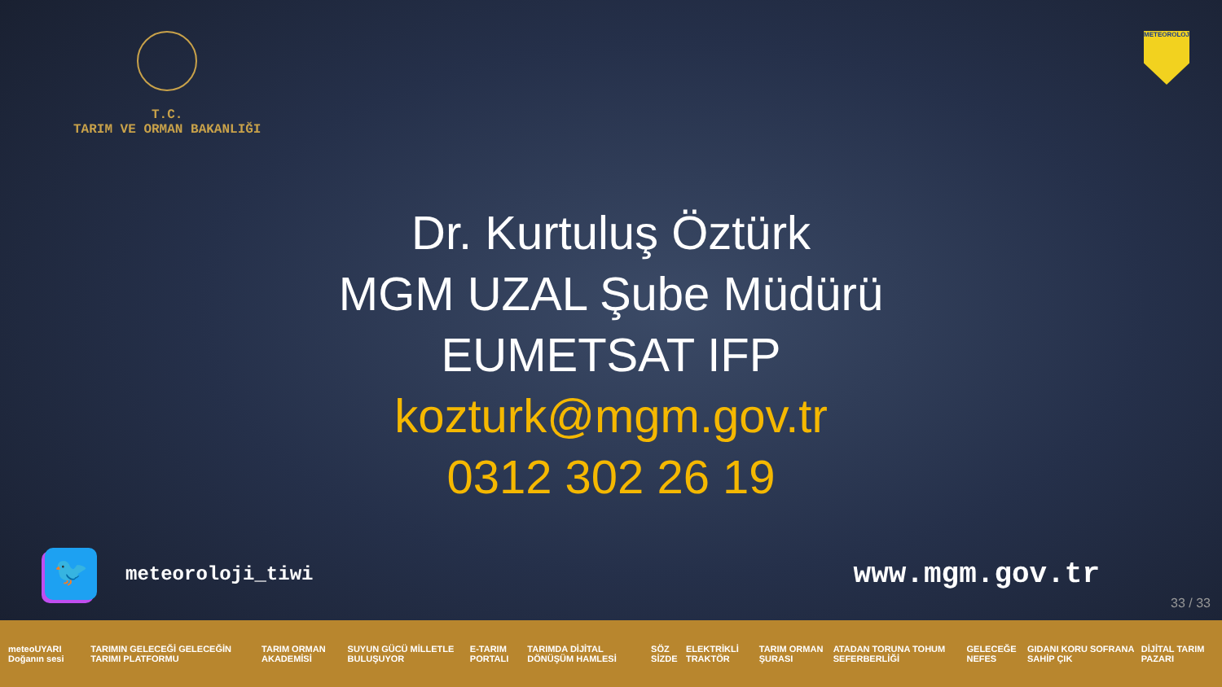T.C.
TARIM VE ORMAN BAKANLIĞI
METEOROLOJİ
Dr. Kurtuluş Öztürk
MGM UZAL Şube Müdürü
EUMETSAT IFP
kozturk@mgm.gov.tr
0312 302 26 19
🐦
meteoroloji_tiwi
www.mgm.gov.tr
33 / 33
meteoUYARI Doğanın sesi TARIMIN GELECEĞİ GELECEĞİN TARIMI PLATFORMU TARIM ORMAN AKADEMİSİ SUYUN GÜCÜ MİLLETLE BULUŞUYOR E-TARIM PORTALI TARIMDA DİJİTAL DÖNÜŞÜM HAMLESİ SÖZ SİZDE ELEKTRİKLİ TRAKTÖR TARIM ORMAN ŞURASI ATADAN TORUNA TOHUM SEFERBERLİĞİ GELECEĞE NEFES GIDANI KORU SOFRANA SAHİP ÇIK DİJİTAL TARIM PAZARI